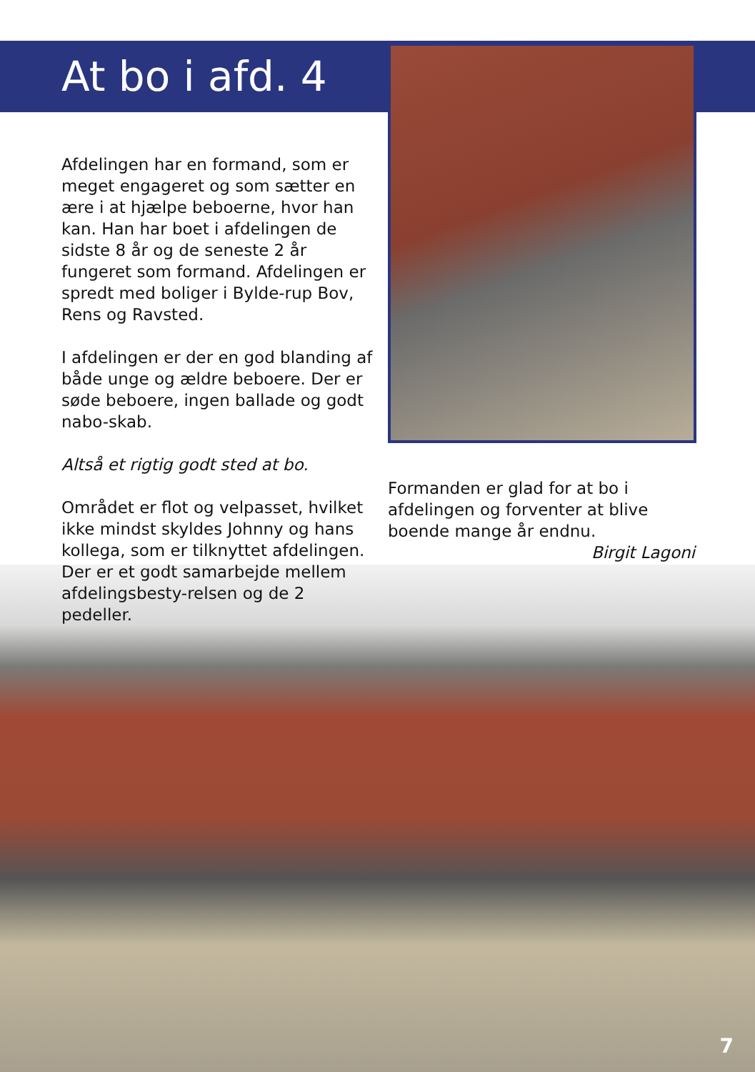At bo i afd. 4
Afdelingen har en formand, som er meget engageret og som sætter en ære i at hjælpe beboerne, hvor han kan. Han har boet i afdelingen de sidste 8 år og de seneste 2 år fungeret som formand. Afdelingen er spredt med boliger i Bylde-rup Bov, Rens og Ravsted.
I afdelingen er der en god blanding af både unge og ældre beboere. Der er søde beboere, ingen ballade og godt nabo-skab.
Altså et rigtig godt sted at bo.
Området er flot og velpasset, hvilket ikke mindst skyldes Johnny og hans kollega, som er tilknyttet afdelingen. Der er et godt samarbejde mellem afdelingsbesty-relsen og de 2 pedeller.
Formanden er glad for at bo i afdelingen og forventer at blive boende mange år endnu.
Birgit Lagoni
7